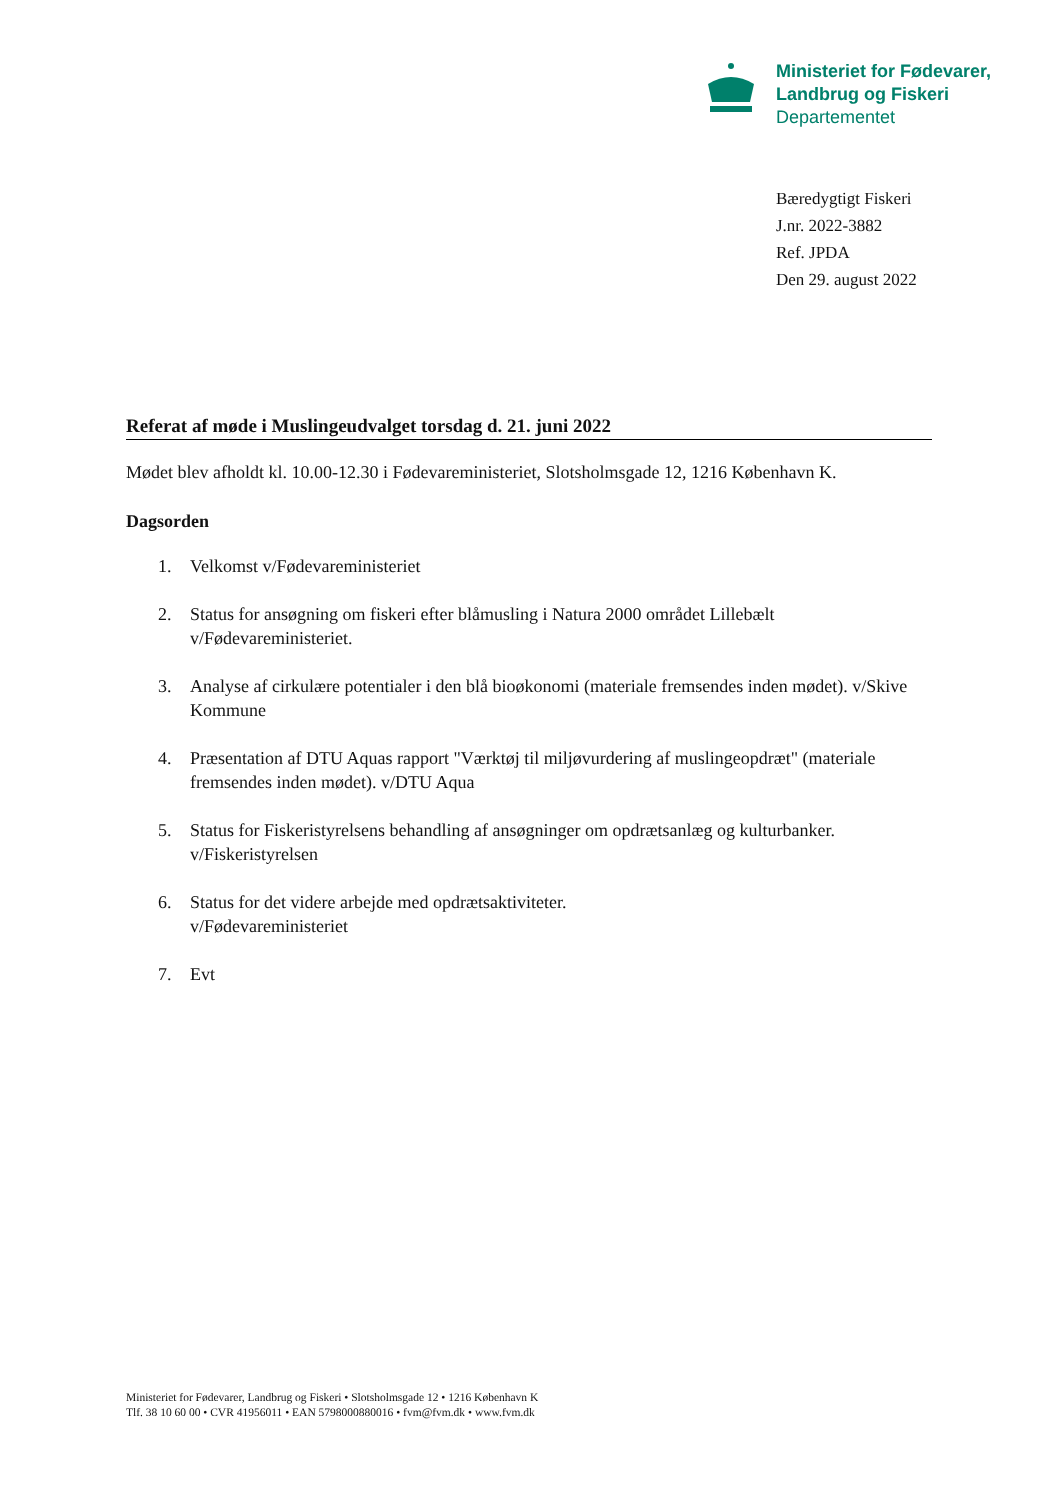Ministeriet for Fødevarer,
Landbrug og Fiskeri
Departementet
Bæredygtigt Fiskeri
J.nr. 2022-3882
Ref. JPDA
Den 29. august 2022
Referat af møde i Muslingeudvalget torsdag d. 21. juni 2022
Mødet blev afholdt kl. 10.00-12.30 i Fødevareministeriet, Slotsholmsgade 12, 1216 København K.
Dagsorden
1. Velkomst v/Fødevareministeriet
2. Status for ansøgning om fiskeri efter blåmusling i Natura 2000 området Lillebælt v/Fødevareministeriet.
3. Analyse af cirkulære potentialer i den blå bioøkonomi (materiale fremsendes inden mødet). v/Skive Kommune
4. Præsentation af DTU Aquas rapport "Værktøj til miljøvurdering af muslingeopdræt" (materiale fremsendes inden mødet). v/DTU Aqua
5. Status for Fiskeristyrelsens behandling af ansøgninger om opdrætsanlæg og kulturbanker. v/Fiskeristyrelsen
6. Status for det videre arbejde med opdrætsaktiviteter.
v/Fødevareministeriet
7. Evt
Ministeriet for Fødevarer, Landbrug og Fiskeri • Slotsholmsgade 12 • 1216 København K
Tlf. 38 10 60 00 • CVR 41956011 • EAN 5798000880016 • fvm@fvm.dk • www.fvm.dk